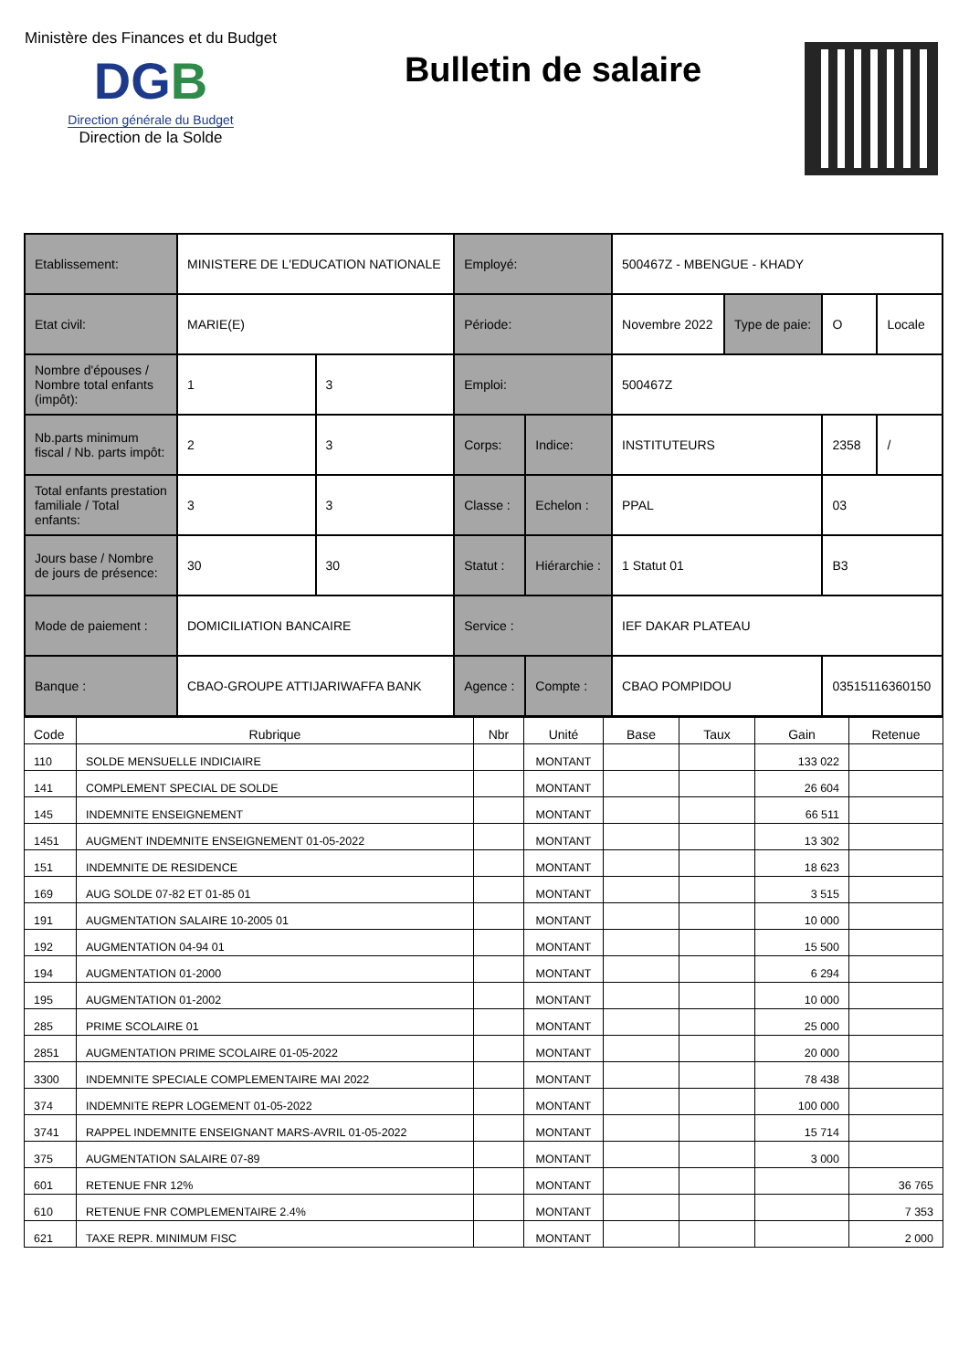Ministère des Finances et du Budget
DGB
Direction générale du Budget
Direction de la Solde
Bulletin de salaire
| Etablissement: | MINISTERE DE L'EDUCATION NATIONALE | | Employé: | | 500467Z - MBENGUE - KHADY | | | |
| Etat civil: | MARIE(E) | | Période: | | Novembre 2022 | Type de paie: | O | Locale |
| Nombre d'épouses / Nombre total enfants (impôt): | 1 | 3 | Emploi: | | 500467Z | | | |
| Nb.parts minimum fiscal / Nb. parts impôt: | 2 | 3 | Corps: | Indice: | INSTITUTEURS | | 2358 | / |
| Total enfants prestation familiale / Total enfants: | 3 | 3 | Classe : | Echelon : | PPAL | | 03 | |
| Jours base / Nombre de jours de présence: | 30 | 30 | Statut : | Hiérarchie : | 1 Statut 01 | | B3 | |
| Mode de paiement : | DOMICILIATION BANCAIRE | | Service : | | IEF DAKAR PLATEAU | | | |
| Banque : | CBAO-GROUPE ATTIJARIWAFFA BANK | | Agence : | Compte : | CBAO POMPIDOU | | 03515116360150 | |
| Code | Rubrique | Nbr | Unité | Base | Taux | Gain | Retenue |
| --- | --- | --- | --- | --- | --- | --- | --- |
| 110 | SOLDE MENSUELLE INDICIAIRE | | MONTANT | | | 133 022 | |
| 141 | COMPLEMENT SPECIAL DE SOLDE | | MONTANT | | | 26 604 | |
| 145 | INDEMNITE ENSEIGNEMENT | | MONTANT | | | 66 511 | |
| 1451 | AUGMENT INDEMNITE ENSEIGNEMENT 01-05-2022 | | MONTANT | | | 13 302 | |
| 151 | INDEMNITE DE RESIDENCE | | MONTANT | | | 18 623 | |
| 169 | AUG SOLDE 07-82 ET 01-85 01 | | MONTANT | | | 3 515 | |
| 191 | AUGMENTATION SALAIRE 10-2005 01 | | MONTANT | | | 10 000 | |
| 192 | AUGMENTATION 04-94 01 | | MONTANT | | | 15 500 | |
| 194 | AUGMENTATION 01-2000 | | MONTANT | | | 6 294 | |
| 195 | AUGMENTATION 01-2002 | | MONTANT | | | 10 000 | |
| 285 | PRIME SCOLAIRE 01 | | MONTANT | | | 25 000 | |
| 2851 | AUGMENTATION PRIME SCOLAIRE 01-05-2022 | | MONTANT | | | 20 000 | |
| 3300 | INDEMNITE SPECIALE COMPLEMENTAIRE MAI 2022 | | MONTANT | | | 78 438 | |
| 374 | INDEMNITE REPR LOGEMENT 01-05-2022 | | MONTANT | | | 100 000 | |
| 3741 | RAPPEL INDEMNITE ENSEIGNANT MARS-AVRIL 01-05-2022 | | MONTANT | | | 15 714 | |
| 375 | AUGMENTATION SALAIRE 07-89 | | MONTANT | | | 3 000 | |
| 601 | RETENUE FNR 12% | | MONTANT | | | | 36 765 |
| 610 | RETENUE FNR COMPLEMENTAIRE 2.4% | | MONTANT | | | | 7 353 |
| 621 | TAXE REPR. MINIMUM FISC | | MONTANT | | | | 2 000 |